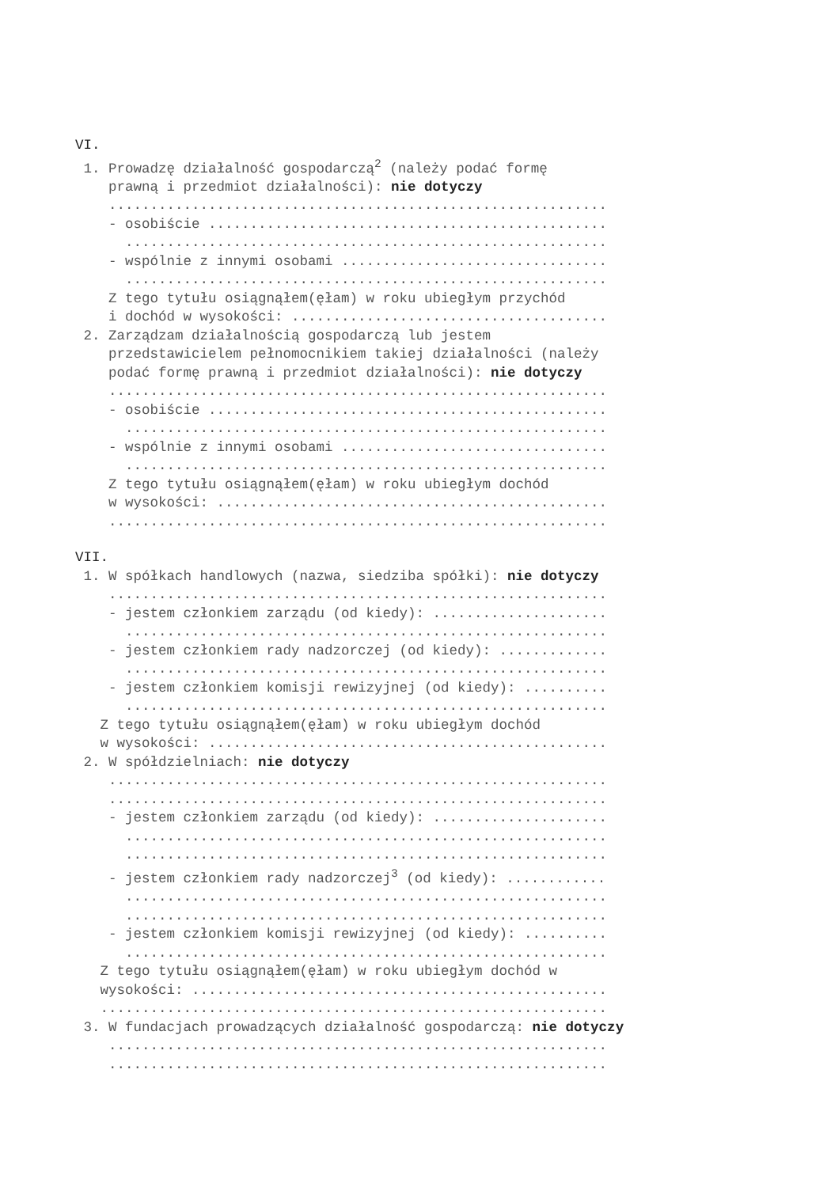VI.
1. Prowadzę działalność gospodarczą<sup>2</sup> (należy podać formę
prawną i przedmiot działalności): nie dotyczy
............................................................
- osobiście ................................................
..........................................................
- wspólnie z innymi osobami ................................
..........................................................
Z tego tytułu osiągnąłem(ęłam) w roku ubiegłym przychód
i dochód w wysokości: ......................................
2. Zarządzam działalnością gospodarczą lub jestem
przedstawicielem pełnomocnikiem takiej działalności (należy
podać formę prawną i przedmiot działalności): nie dotyczy
............................................................
- osobiście ................................................
..........................................................
- wspólnie z innymi osobami ................................
..........................................................
Z tego tytułu osiągnąłem(ęłam) w roku ubiegłym dochód
w wysokości: ...............................................
............................................................
VII.
1. W spółkach handlowych (nazwa, siedziba spółki): nie dotyczy
............................................................
- jestem członkiem zarządu (od kiedy): .....................
..........................................................
- jestem członkiem rady nadzorczej (od kiedy): .............
..........................................................
- jestem członkiem komisji rewizyjnej (od kiedy): ..........
..........................................................
Z tego tytułu osiągnąłem(ęłam) w roku ubiegłym dochód
w wysokości: ................................................
2. W spółdzielniach: nie dotyczy
............................................................
............................................................
- jestem członkiem zarządu (od kiedy): .....................
..........................................................
..........................................................
- jestem członkiem rady nadzorczej<sup>3</sup> (od kiedy): ............
..........................................................
..........................................................
- jestem członkiem komisji rewizyjnej (od kiedy): ..........
..........................................................
Z tego tytułu osiągnąłem(ęłam) w roku ubiegłym dochód w
wysokości: ..................................................
.............................................................
3. W fundacjach prowadzących działalność gospodarczą: nie dotyczy
............................................................
............................................................